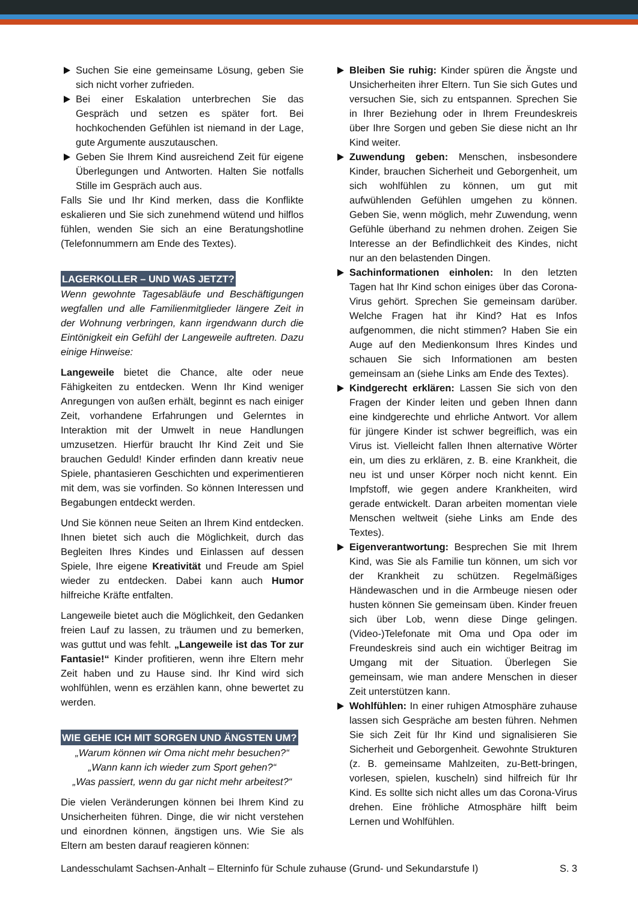Suchen Sie eine gemeinsame Lösung, geben Sie sich nicht vorher zufrieden.
Bei einer Eskalation unterbrechen Sie das Gespräch und setzen es später fort. Bei hochkochenden Gefühlen ist niemand in der Lage, gute Argumente auszutauschen.
Geben Sie Ihrem Kind ausreichend Zeit für eigene Überlegungen und Antworten. Halten Sie notfalls Stille im Gespräch auch aus.
Falls Sie und Ihr Kind merken, dass die Konflikte eskalieren und Sie sich zunehmend wütend und hilflos fühlen, wenden Sie sich an eine Beratungshotline (Telefonnummern am Ende des Textes).
LAGERKOLLER – UND WAS JETZT?
Wenn gewohnte Tagesabläufe und Beschäftigungen wegfallen und alle Familienmitglieder längere Zeit in der Wohnung verbringen, kann irgendwann durch die Eintönigkeit ein Gefühl der Langeweile auftreten. Dazu einige Hinweise:
Langeweile bietet die Chance, alte oder neue Fähigkeiten zu entdecken. Wenn Ihr Kind weniger Anregungen von außen erhält, beginnt es nach einiger Zeit, vorhandene Erfahrungen und Gelerntes in Interaktion mit der Umwelt in neue Handlungen umzusetzen. Hierfür braucht Ihr Kind Zeit und Sie brauchen Geduld! Kinder erfinden dann kreativ neue Spiele, phantasieren Geschichten und experimentieren mit dem, was sie vorfinden. So können Interessen und Begabungen entdeckt werden.
Und Sie können neue Seiten an Ihrem Kind entdecken. Ihnen bietet sich auch die Möglichkeit, durch das Begleiten Ihres Kindes und Einlassen auf dessen Spiele, Ihre eigene Kreativität und Freude am Spiel wieder zu entdecken. Dabei kann auch Humor hilfreiche Kräfte entfalten.
Langeweile bietet auch die Möglichkeit, den Gedanken freien Lauf zu lassen, zu träumen und zu bemerken, was guttut und was fehlt. „Langeweile ist das Tor zur Fantasie!“ Kinder profitieren, wenn ihre Eltern mehr Zeit haben und zu Hause sind. Ihr Kind wird sich wohlfühlen, wenn es erzählen kann, ohne bewertet zu werden.
WIE GEHE ICH MIT SORGEN UND ÄNGSTEN UM?
„Warum können wir Oma nicht mehr besuchen?“
„Wann kann ich wieder zum Sport gehen?“
„Was passiert, wenn du gar nicht mehr arbeitest?“
Die vielen Veränderungen können bei Ihrem Kind zu Unsicherheiten führen. Dinge, die wir nicht verstehen und einordnen können, ängstigen uns. Wie Sie als Eltern am besten darauf reagieren können:
Bleiben Sie ruhig: Kinder spüren die Ängste und Unsicherheiten ihrer Eltern. Tun Sie sich Gutes und versuchen Sie, sich zu entspannen. Sprechen Sie in Ihrer Beziehung oder in Ihrem Freundeskreis über Ihre Sorgen und geben Sie diese nicht an Ihr Kind weiter.
Zuwendung geben: Menschen, insbesondere Kinder, brauchen Sicherheit und Geborgenheit, um sich wohlfühlen zu können, um gut mit aufwühlenden Gefühlen umgehen zu können. Geben Sie, wenn möglich, mehr Zuwendung, wenn Gefühle überhand zu nehmen drohen. Zeigen Sie Interesse an der Befindlichkeit des Kindes, nicht nur an den belastenden Dingen.
Sachinformationen einholen: In den letzten Tagen hat Ihr Kind schon einiges über das Corona-Virus gehört. Sprechen Sie gemeinsam darüber. Welche Fragen hat ihr Kind? Hat es Infos aufgenommen, die nicht stimmen? Haben Sie ein Auge auf den Medienkonsum Ihres Kindes und schauen Sie sich Informationen am besten gemeinsam an (siehe Links am Ende des Textes).
Kindgerecht erklären: Lassen Sie sich von den Fragen der Kinder leiten und geben Ihnen dann eine kindgerechte und ehrliche Antwort. Vor allem für jüngere Kinder ist schwer begreiflich, was ein Virus ist. Vielleicht fallen Ihnen alternative Wörter ein, um dies zu erklären, z. B. eine Krankheit, die neu ist und unser Körper noch nicht kennt. Ein Impfstoff, wie gegen andere Krankheiten, wird gerade entwickelt. Daran arbeiten momentan viele Menschen weltweit (siehe Links am Ende des Textes).
Eigenverantwortung: Besprechen Sie mit Ihrem Kind, was Sie als Familie tun können, um sich vor der Krankheit zu schützen. Regelmäßiges Händewaschen und in die Armbeuge niesen oder husten können Sie gemeinsam üben. Kinder freuen sich über Lob, wenn diese Dinge gelingen. (Video-)Telefonate mit Oma und Opa oder im Freundeskreis sind auch ein wichtiger Beitrag im Umgang mit der Situation. Überlegen Sie gemeinsam, wie man andere Menschen in dieser Zeit unterstützen kann.
Wohlfühlen: In einer ruhigen Atmosphäre zuhause lassen sich Gespräche am besten führen. Nehmen Sie sich Zeit für Ihr Kind und signalisieren Sie Sicherheit und Geborgenheit. Gewohnte Strukturen (z. B. gemeinsame Mahlzeiten, zu-Bett-bringen, vorlesen, spielen, kuscheln) sind hilfreich für Ihr Kind. Es sollte sich nicht alles um das Corona-Virus drehen. Eine fröhliche Atmosphäre hilft beim Lernen und Wohlfühlen.
Landesschulamt Sachsen-Anhalt – Elterninfo für Schule zuhause (Grund- und Sekundarstufe I) S. 3